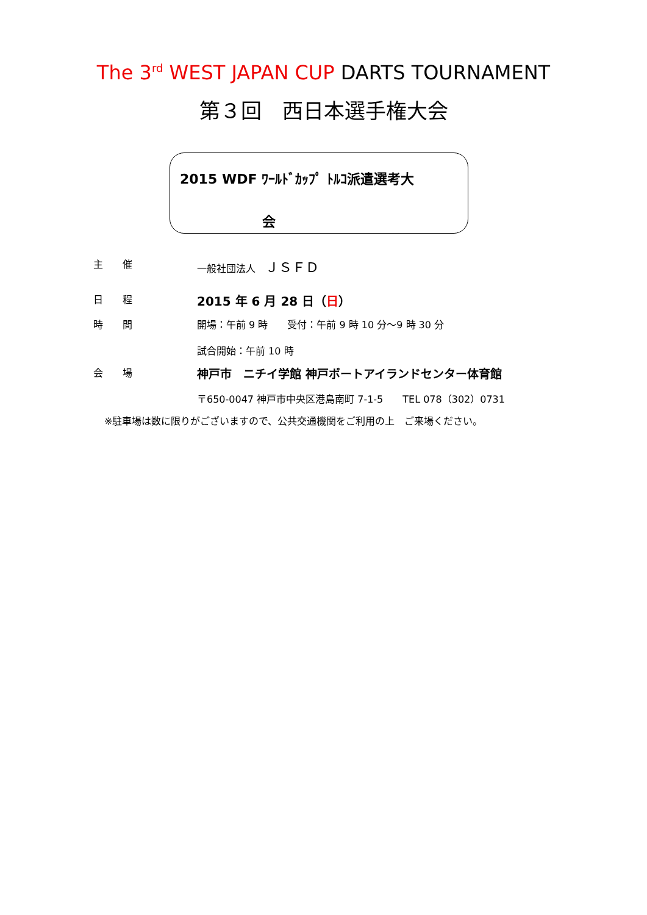The 3<sup>rd</sup> WEST JAPAN CUP DARTS TOURNAMENT
第３回　西日本選手権大会
2015 WDF ﾜｰﾙﾄﾞｶｯﾌﾟ ﾄﾙｺ派遣選考大
会
主　　催 一般社団法人　ＪＳＦＤ
日　　程
2015 年 6 月 28 日（日）
時　　間 開場：午前 9 時　　受付：午前 9 時 10 分～9 時 30 分
試合開始：午前 10 時
会　　場
神戸市　ニチイ学館 神戸ポートアイランドセンター体育館
〒650-0047 神戸市中央区港島南町 7-1-5　　TEL 078（302）0731
※駐車場は数に限りがございますので、公共交通機関をご利用の上　ご来場ください。